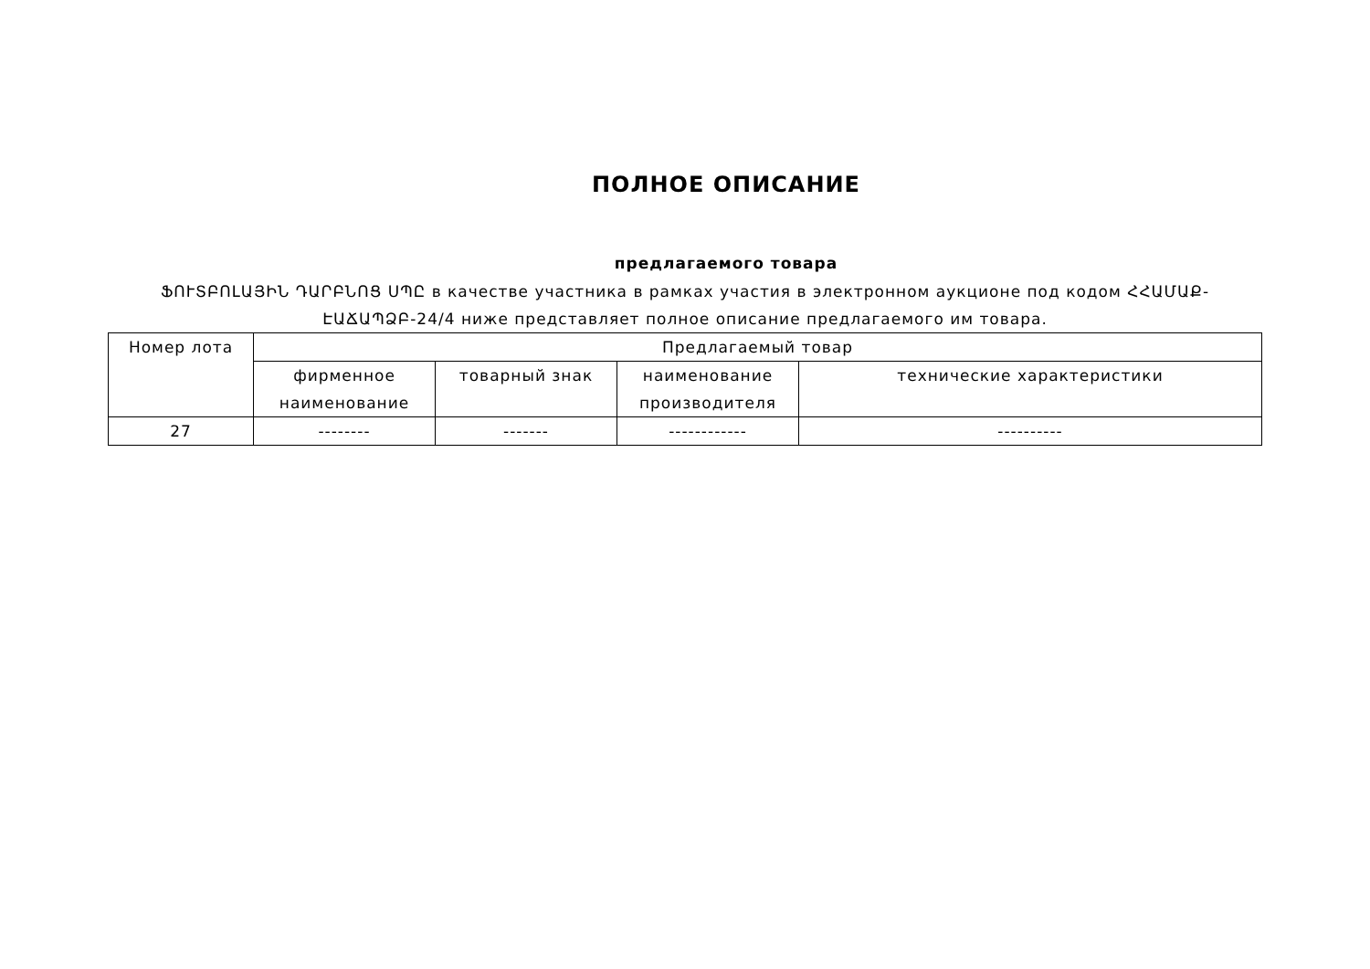ПОЛНОЕ ОПИСАНИЕ
предлагаемого товара
ՖՈՒՏԲՈԼԱՅԻՆ ԴԱՐԲՆՈՑ ՍՊԸ в качестве участника в рамках участия в электронном аукционе под кодом ՀՀԱՄԱՔ-ԷԱՃԱՊՁԲ-24/4 ниже представляет полное описание предлагаемого им товара.
| Номер лота | Предлагаемый товар | | | |
| --- | --- | --- | --- | --- |
| | фирменное наименование | товарный знак | наименование производителя | технические характеристики |
| 27 | -------- | ------- | ------------ | ---------- |